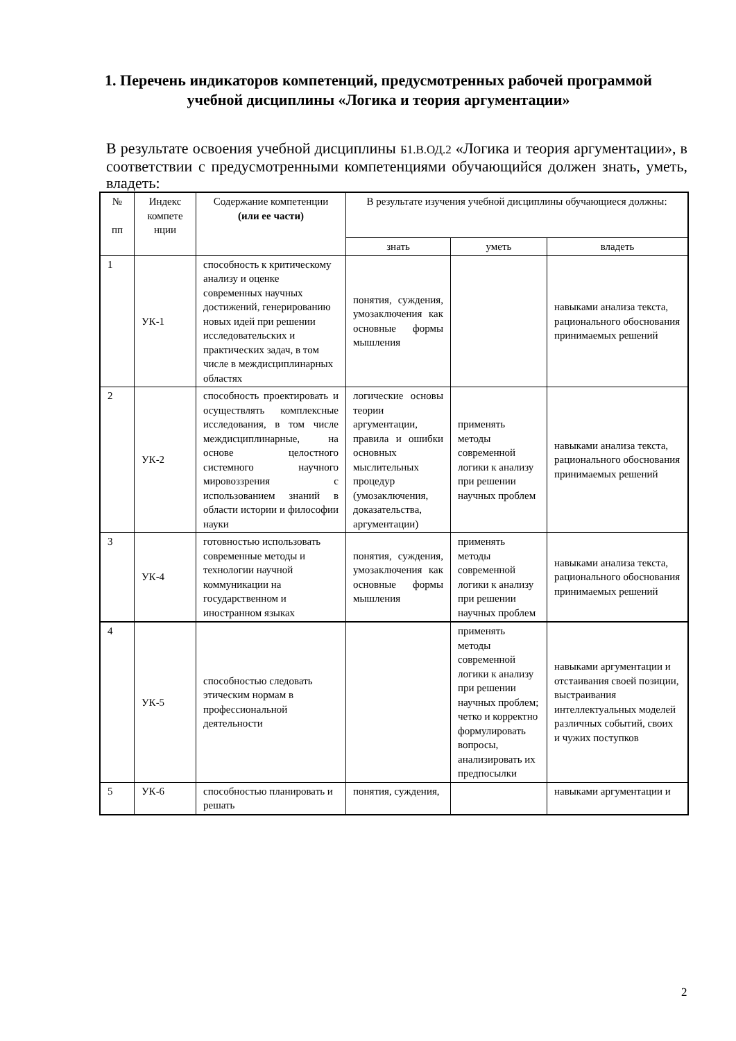1. Перечень индикаторов компетенций, предусмотренных рабочей программой учебной дисциплины «Логика и теория аргументации»
В результате освоения учебной дисциплины Б1.В.ОД.2 «Логика и теория аргументации», в соответствии с предусмотренными компетенциями обучающийся должен знать, уметь, владеть:
| № пп | Индекс компете нции | Содержание компетенции (или ее части) | В результате изучения учебной дисциплины обучающиеся должны: | | |
| --- | --- | --- | --- | --- | --- |
| | | | знать | уметь | владеть |
| 1 | УК-1 | способность к критическому анализу и оценке современных научных достижений, генерированию новых идей при решении исследовательских и практических задач, в том числе в междисциплинарных областях | понятия, суждения, умозаключения как основные формы мышления | | навыками анализа текста, рационального обоснования принимаемых решений |
| 2 | УК-2 | способность проектировать и осуществлять комплексные исследования, в том числе междисциплинарные, на основе целостного системного научного мировоззрения с использованием знаний в области истории и философии науки | логические основы теории аргументации, правила и ошибки основных мыслительных процедур (умозаключения, доказательства, аргументации) | применять методы современной логики к анализу при решении научных проблем | навыками анализа текста, рационального обоснования принимаемых решений |
| 3 | УК-4 | готовностью использовать современные методы и технологии научной коммуникации на государственном и иностранном языках | понятия, суждения, умозаключения как основные формы мышления | применять методы современной логики к анализу при решении научных проблем | навыками анализа текста, рационального обоснования принимаемых решений |
| 4 | УК-5 | способностью следовать этическим нормам в профессиональной деятельности | | применять методы современной логики к анализу при решении научных проблем; четко и корректно формулировать вопросы, анализировать их предпосылки | навыками аргументации и отстаивания своей позиции, выстраивания интеллектуальных моделей различных событий, своих и чужих поступков |
| 5 | УК-6 | способностью планировать и решать | понятия, суждения, | | навыками аргументации и |
2